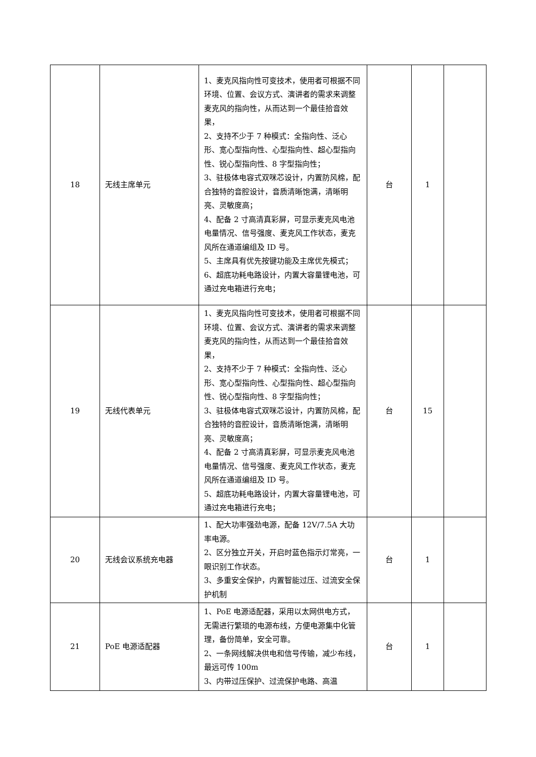| 18 | 无线主席单元 | 1、麦克风指向性可变技术，使用者可根据不同环境、位置、会议方式、演讲者的需求来调整麦克风的指向性，从而达到一个最佳拾音效果， 2、支持不少于 7 种模式：全指向性、泛心形、宽心型指向性、心型指向性、超心型指向性、锐心型指向性、8 字型指向性； 3、驻极体电容式双咪芯设计，内置防风棉，配合独特的音腔设计，音质清晰饱满，清晰明亮、灵敏度高； 4、配备 2 寸高清真彩屏，可显示麦克风电池电量情况、信号强度、麦克风工作状态，麦克风所在通道编组及 ID 号。 5、主席具有优先按键功能及主席优先模式； 6、超底功耗电路设计，内置大容量锂电池，可通过充电箱进行充电； | 台 | 1 | |
| 19 | 无线代表单元 | 1、麦克风指向性可变技术，使用者可根据不同环境、位置、会议方式、演讲者的需求来调整麦克风的指向性，从而达到一个最佳拾音效果， 2、支持不少于 7 种模式：全指向性、泛心形、宽心型指向性、心型指向性、超心型指向性、锐心型指向性、8 字型指向性； 3、驻极体电容式双咪芯设计，内置防风棉，配合独特的音腔设计，音质清晰饱满，清晰明亮、灵敏度高； 4、配备 2 寸高清真彩屏，可显示麦克风电池电量情况、信号强度、麦克风工作状态，麦克风所在通道编组及 ID 号。 5、超底功耗电路设计，内置大容量锂电池，可通过充电箱进行充电； | 台 | 15 | |
| 20 | 无线会议系统充电器 | 1、配大功率强劲电源，配备 12V/7.5A 大功率电源。 2、区分独立开关，开启时蓝色指示灯常亮，一眼识别工作状态。 3、多重安全保护，内置智能过压、过流安全保护机制 | 台 | 1 | |
| 21 | PoE 电源适配器 | 1、PoE 电源适配器，采用以太网供电方式，无需进行繁琐的电源布线，方便电源集中化管理，备份简单，安全可靠。 2、一条网线解决供电和信号传输，减少布线，最远可传 100m 3、内带过压保护、过流保护电路、高温 | 台 | 1 | |